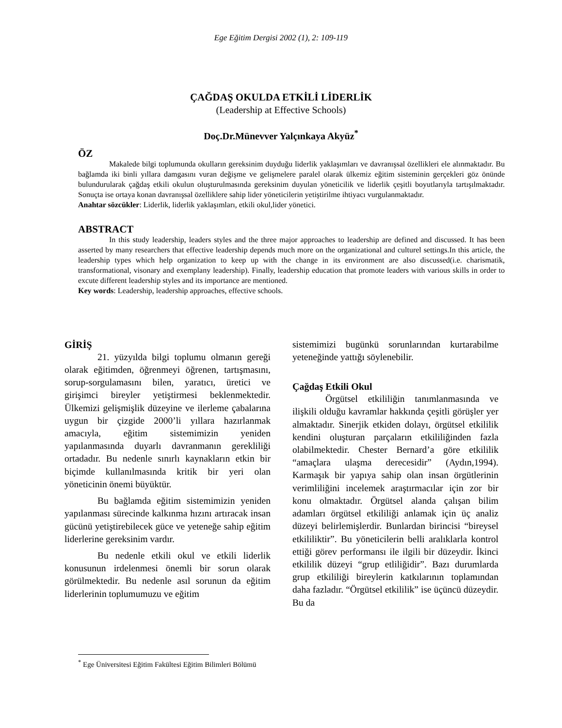Ege Eğitim Dergisi 2002 (1), 2: 109-119
ÇAĞDAŞ OKULDA ETKİLİ LİDERLİK
(Leadership at Effective Schools)
Doç.Dr.Münevver Yalçınkaya Akyüz<sup>*</sup>
ÖZ
Makalede bilgi toplumunda okulların gereksinim duyduğu liderlik yaklaşımları ve davranışsal özellikleri ele alınmaktadır. Bu bağlamda iki binli yıllara damgasını vuran değişme ve gelişmelere paralel olarak ülkemiz eğitim sisteminin gerçekleri göz önünde bulundurularak çağdaş etkili okulun oluşturulmasında gereksinim duyulan yöneticilik ve liderlik çeşitli boyutlarıyla tartışılmaktadır. Sonuçta ise ortaya konan davranışsal özelliklere sahip lider yöneticilerin yetiştirilme ihtiyacı vurgulanmaktadır.
Anahtar sözcükler: Liderlik, liderlik yaklaşımları, etkili okul,lider yönetici.
ABSTRACT
In this study leadership, leaders styles and the three major approaches to leadership are defined and discussed. It has been asserted by many researchers that effective leadership depends much more on the organizational and culturel settings.In this article, the leadership types which help organization to keep up with the change in its environment are also discussed(i.e. charismatik, transformational, visonary and exemplany leadership). Finally, leadership education that promote leaders with various skills in order to excute different leadership styles and its importance are mentioned.
Key words: Leadership, leadership approaches, effective schools.
GİRİŞ
21. yüzyılda bilgi toplumu olmanın gereği olarak eğitimden, öğrenmeyi öğrenen, tartışmasını, sorup-sorgulamasını bilen, yaratıcı, üretici ve girişimci bireyler yetiştirmesi beklenmektedir. Ülkemizi gelişmişlik düzeyine ve ilerleme çabalarına uygun bir çizgide 2000’li yıllara hazırlanmak amacıyla, eğitim sistemimizin yeniden yapılanmasında duyarlı davranmanın gerekliliği ortadadır. Bu nedenle sınırlı kaynakların etkin bir biçimde kullanılmasında kritik bir yeri olan yöneticinin önemi büyüktür.
Bu bağlamda eğitim sistemimizin yeniden yapılanması sürecinde kalkınma hızını artıracak insan gücünü yetiştirebilecek güce ve yeteneğe sahip eğitim liderlerine gereksinim vardır.
Bu nedenle etkili okul ve etkili liderlik konusunun irdelenmesi önemli bir sorun olarak görülmektedir. Bu nedenle asıl sorunun da eğitim liderlerinin toplumumuzu ve eğitim
sistemimizi bugünkü sorunlarından kurtarabilme yeteneğinde yattığı söylenebilir.
Çağdaş Etkili Okul
Örgütsel etkililiğin tanımlanmasında ve ilişkili olduğu kavramlar hakkında çeşitli görüşler yer almaktadır. Sinerjik etkiden dolayı, örgütsel etkililik kendini oluşturan parçaların etkililiğinden fazla olabilmektedir. Chester Bernard’a göre etkililik “amaçlara ulaşma derecesidir” (Aydın,1994). Karmaşık bir yapıya sahip olan insan örgütlerinin verimliliğini incelemek araştırmacılar için zor bir konu olmaktadır. Örgütsel alanda çalışan bilim adamları örgütsel etkililiği anlamak için üç analiz düzeyi belirlemişlerdir. Bunlardan birincisi “bireysel etkililiktir”. Bu yöneticilerin belli aralıklarla kontrol ettiği görev performansı ile ilgili bir düzeydir. İkinci etkililik düzeyi “grup etliliğidir”. Bazı durumlarda grup etkililiği bireylerin katkılarının toplamından daha fazladır. “Örgütsel etkililik” ise üçüncü düzeydir. Bu da
<sup>*</sup> Ege Üniversitesi Eğitim Fakültesi Eğitim Bilimleri Bölümü